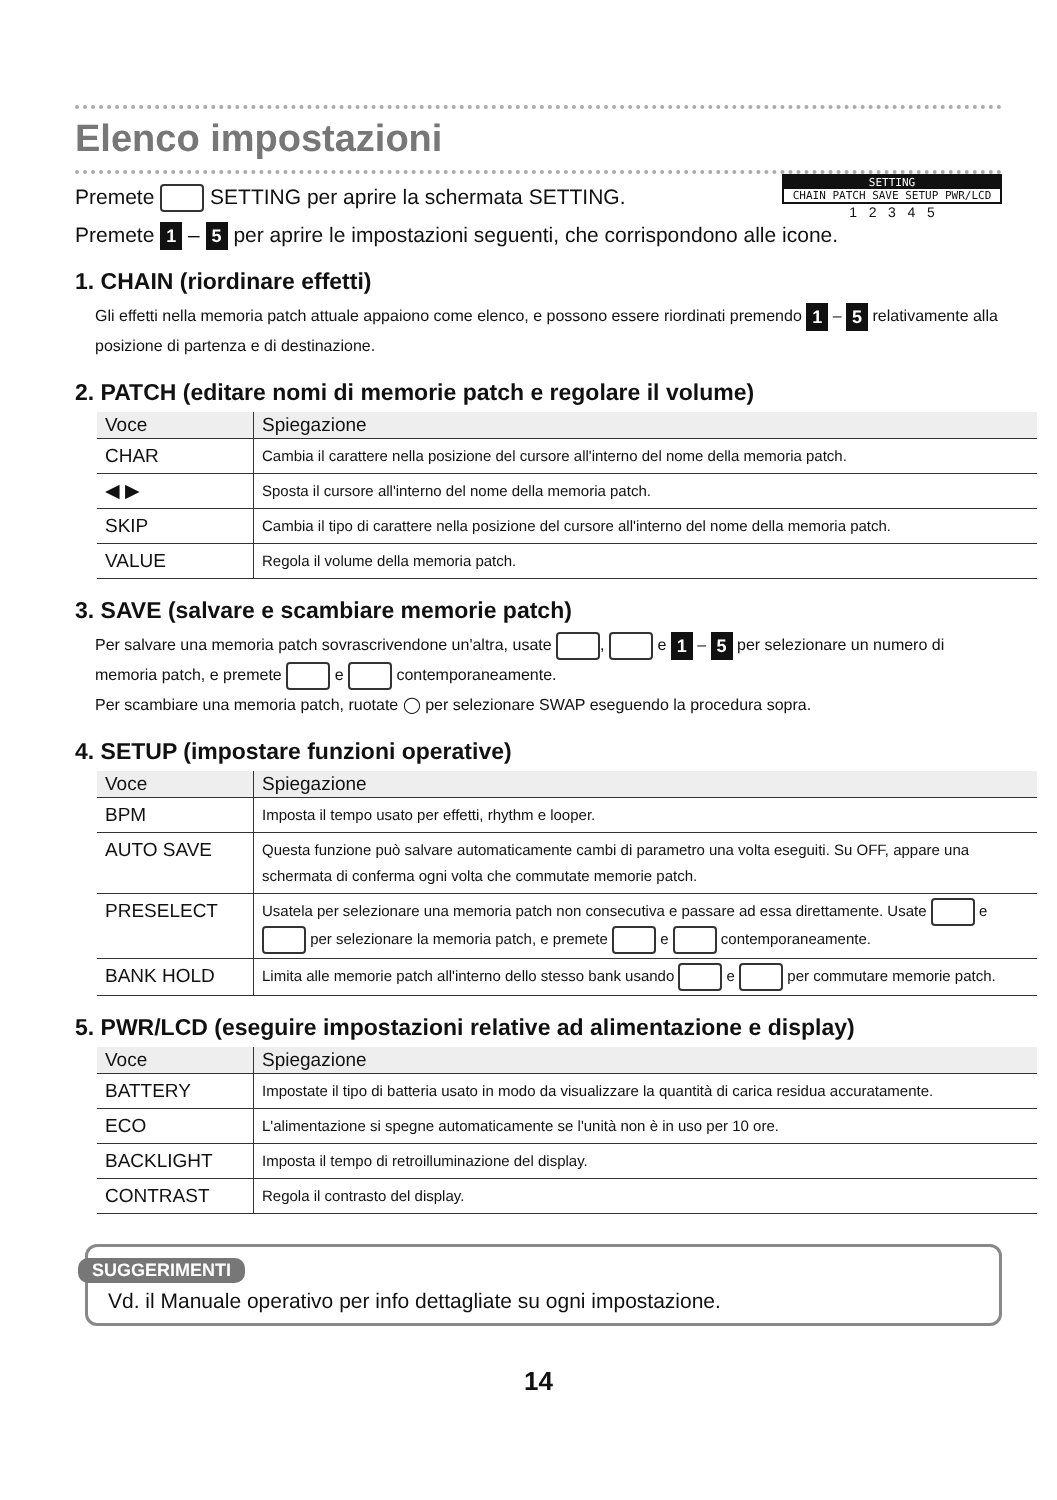Elenco impostazioni
SETTING
CHAIN PATCH SAVE SETUP PWR/LCD
1 2 3 4 5
Premete SETTING per aprire la schermata SETTING.
Premete 1 – 5 per aprire le impostazioni seguenti, che corrispondono alle icone.
1. CHAIN (riordinare effetti)
Gli effetti nella memoria patch attuale appaiono come elenco, e possono essere riordinati premendo 1 – 5 relativamente alla posizione di partenza e di destinazione.
2. PATCH (editare nomi di memorie patch e regolare il volume)
| Voce | Spiegazione |
| --- | --- |
| CHAR | Cambia il carattere nella posizione del cursore all'interno del nome della memoria patch. |
| ◀ ▶ | Sposta il cursore all'interno del nome della memoria patch. |
| SKIP | Cambia il tipo di carattere nella posizione del cursore all'interno del nome della memoria patch. |
| VALUE | Regola il volume della memoria patch. |
3. SAVE (salvare e scambiare memorie patch)
Per salvare una memoria patch sovrascrivendone un'altra, usate , e 1 – 5 per selezionare un numero di memoria patch, e premete e contemporaneamente.
Per scambiare una memoria patch, ruotate ◯ per selezionare SWAP eseguendo la procedura sopra.
4. SETUP (impostare funzioni operative)
| Voce | Spiegazione |
| --- | --- |
| BPM | Imposta il tempo usato per effetti, rhythm e looper. |
| AUTO SAVE | Questa funzione può salvare automaticamente cambi di parametro una volta eseguiti. Su OFF, appare una schermata di conferma ogni volta che commutate memorie patch. |
| PRESELECT | Usatela per selezionare una memoria patch non consecutiva e passare ad essa direttamente. Usate e per selezionare la memoria patch, e premete e contemporaneamente. |
| BANK HOLD | Limita alle memorie patch all'interno dello stesso bank usando e per commutare memorie patch. |
5. PWR/LCD (eseguire impostazioni relative ad alimentazione e display)
| Voce | Spiegazione |
| --- | --- |
| BATTERY | Impostate il tipo di batteria usato in modo da visualizzare la quantità di carica residua accuratamente. |
| ECO | L'alimentazione si spegne automaticamente se l'unità non è in uso per 10 ore. |
| BACKLIGHT | Imposta il tempo di retroilluminazione del display. |
| CONTRAST | Regola il contrasto del display. |
SUGGERIMENTI
Vd. il Manuale operativo per info dettagliate su ogni impostazione.
14